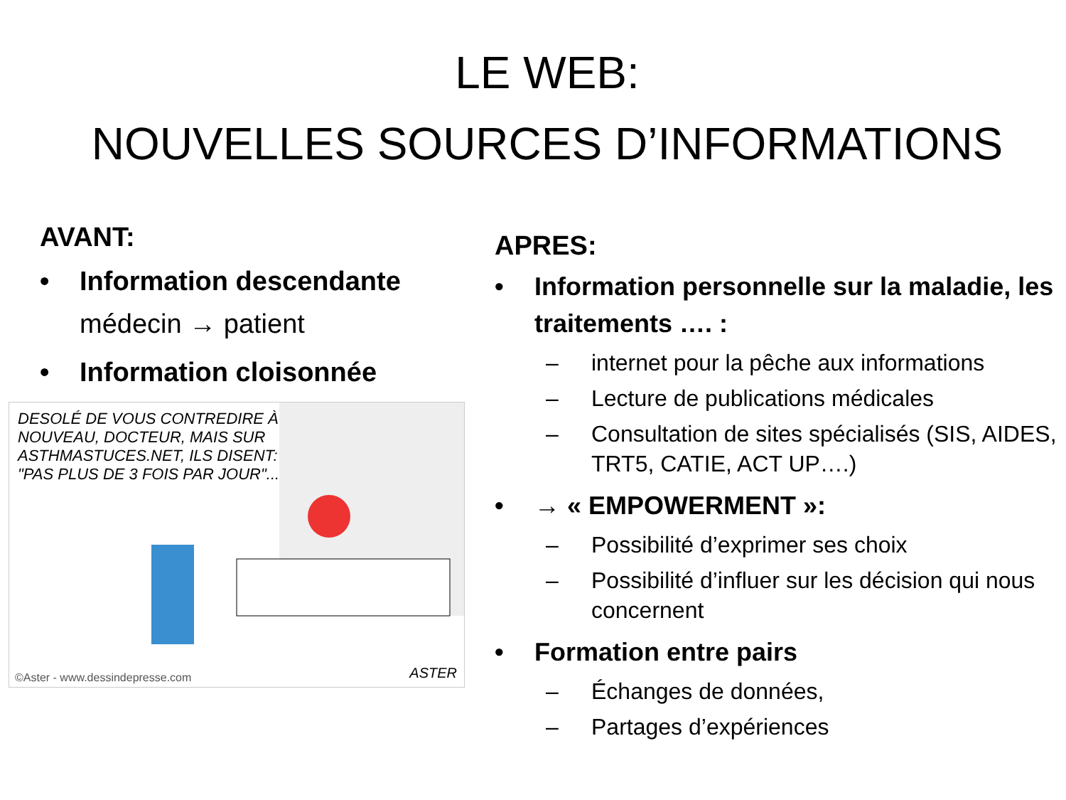LE WEB:
NOUVELLES SOURCES D’INFORMATIONS
AVANT:
• Information descendante
médecin → patient
• Information cloisonnée
DESOLÉ DE VOUS CONTREDIRE À NOUVEAU, DOCTEUR, MAIS SUR ASTHMASTUCES.NET, ILS DISENT: "PAS PLUS DE 3 FOIS PAR JOUR"...
ASTER
©Aster - www.dessindepresse.com
APRES:
• Information personnelle sur la maladie, les traitements …. :
– internet pour la pêche aux informations
– Lecture de publications médicales
– Consultation de sites spécialisés (SIS, AIDES, TRT5, CATIE, ACT UP….)
• → « EMPOWERMENT »:
– Possibilité d’exprimer ses choix
– Possibilité d’influer sur les décision qui nous concernent
• Formation entre pairs
– Échanges de données,
– Partages d’expériences